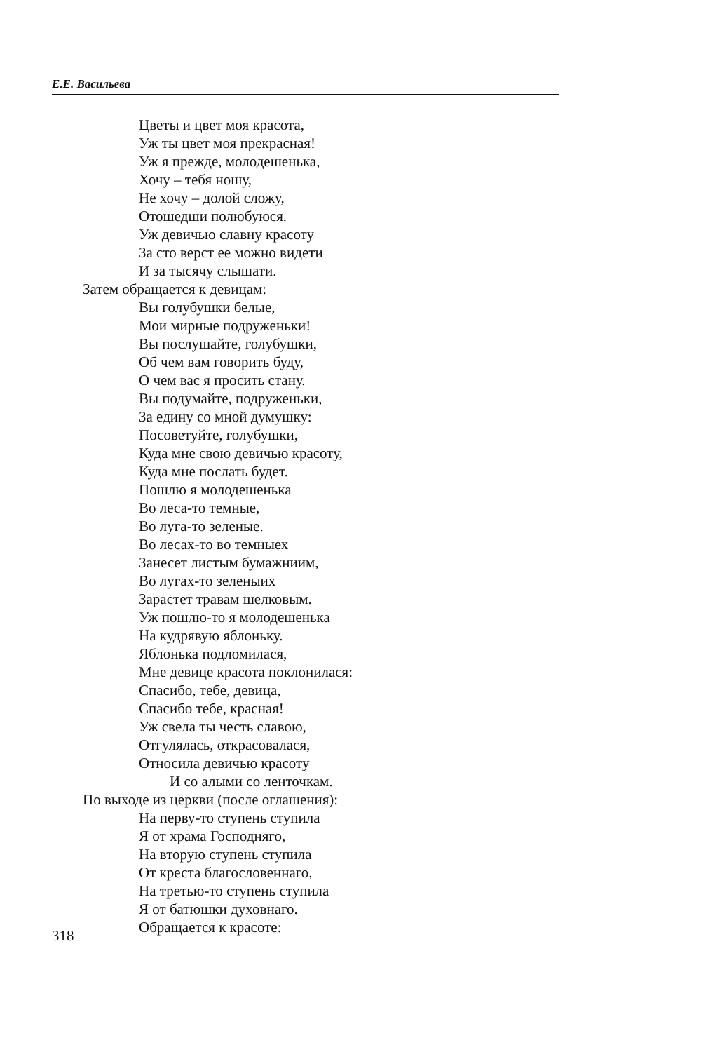Е.Е. Васильева
Цветы и цвет моя красота,
Уж ты цвет моя прекрасная!
Уж я прежде, молодешенька,
Хочу – тебя ношу,
Не хочу – долой сложу,
Отошедши полюбуюся.
Уж девичью славну красоту
За сто верст ее можно видети
И за тысячу слышати.
Затем обращается к девицам:
Вы голубушки белые,
Мои мирные подруженьки!
Вы послушайте, голубушки,
Об чем вам говорить буду,
О чем вас я просить стану.
Вы подумайте, подруженьки,
За едину со мной думушку:
Посоветуйте, голубушки,
Куда мне свою девичью красоту,
Куда мне послать будет.
Пошлю я молодешенька
Во леса-то темные,
Во луга-то зеленые.
Во лесах-то во темныех
Занесет листым бумажниим,
Во лугах-то зеленыих
Зарастет травам шелковым.
Уж пошлю-то я молодешенька
На кудрявую яблоньку.
Яблонька подломилася,
Мне девице красота поклонилася:
Спасибо, тебе, девица,
Спасибо тебе, красная!
Уж свела ты честь славою,
Отгулялась, открасовалася,
Относила девичью красоту
И со алыми со ленточкам.
По выходе из церкви (после оглашения):
На перву-то ступень ступила
Я от храма Господняго,
На вторую ступень ступила
От креста благословеннаго,
На третью-то ступень ступила
Я от батюшки духовнаго.
Обращается к красоте:
318